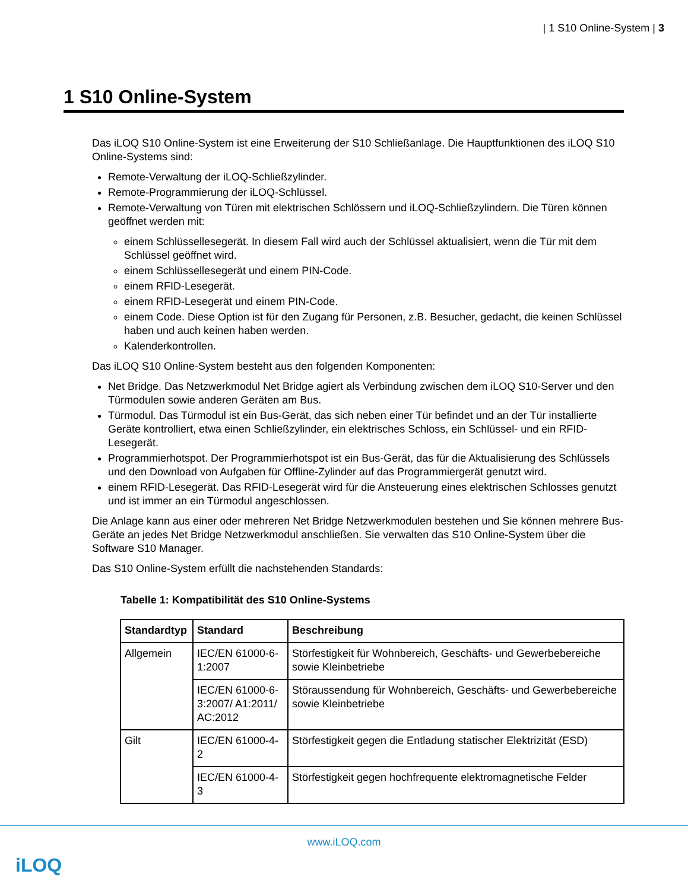| 1 S10 Online-System | 3
1 S10 Online-System
Das iLOQ S10 Online-System ist eine Erweiterung der S10 Schließanlage. Die Hauptfunktionen des iLOQ S10 Online-Systems sind:
Remote-Verwaltung der iLOQ-Schließzylinder.
Remote-Programmierung der iLOQ-Schlüssel.
Remote-Verwaltung von Türen mit elektrischen Schlössern und iLOQ-Schließzylindern. Die Türen können geöffnet werden mit:
einem Schlüssellesegerät. In diesem Fall wird auch der Schlüssel aktualisiert, wenn die Tür mit dem Schlüssel geöffnet wird.
einem Schlüssellesegerät und einem PIN-Code.
einem RFID-Lesegerät.
einem RFID-Lesegerät und einem PIN-Code.
einem Code. Diese Option ist für den Zugang für Personen, z.B. Besucher, gedacht, die keinen Schlüssel haben und auch keinen haben werden.
Kalenderkontrollen.
Das iLOQ S10 Online-System besteht aus den folgenden Komponenten:
Net Bridge. Das Netzwerkmodul Net Bridge agiert als Verbindung zwischen dem iLOQ S10-Server und den Türmodulen sowie anderen Geräten am Bus.
Türmodul. Das Türmodul ist ein Bus-Gerät, das sich neben einer Tür befindet und an der Tür installierte Geräte kontrolliert, etwa einen Schließzylinder, ein elektrisches Schloss, ein Schlüssel- und ein RFID-Lesegerät.
Programmierhotspot. Der Programmierhotspot ist ein Bus-Gerät, das für die Aktualisierung des Schlüssels und den Download von Aufgaben für Offline-Zylinder auf das Programmiergerät genutzt wird.
einem RFID-Lesegerät. Das RFID-Lesegerät wird für die Ansteuerung eines elektrischen Schlosses genutzt und ist immer an ein Türmodul angeschlossen.
Die Anlage kann aus einer oder mehreren Net Bridge Netzwerkmodulen bestehen und Sie können mehrere Bus-Geräte an jedes Net Bridge Netzwerkmodul anschließen. Sie verwalten das S10 Online-System über die Software S10 Manager.
Das S10 Online-System erfüllt die nachstehenden Standards:
Tabelle 1: Kompatibilität des S10 Online-Systems
| Standardtyp | Standard | Beschreibung |
| --- | --- | --- |
| Allgemein | IEC/EN 61000-6-1:2007 | Störfestigkeit für Wohnbereich, Geschäfts- und Gewerbebereiche sowie Kleinbetriebe |
| | IEC/EN 61000-6-3:2007/ A1:2011/ AC:2012 | Störaussendung für Wohnbereich, Geschäfts- und Gewerbebereiche sowie Kleinbetriebe |
| Gilt | IEC/EN 61000-4-2 | Störfestigkeit gegen die Entladung statischer Elektrizität (ESD) |
| | IEC/EN 61000-4-3 | Störfestigkeit gegen hochfrequente elektromagnetische Felder |
www.iLOQ.com
iLOQ